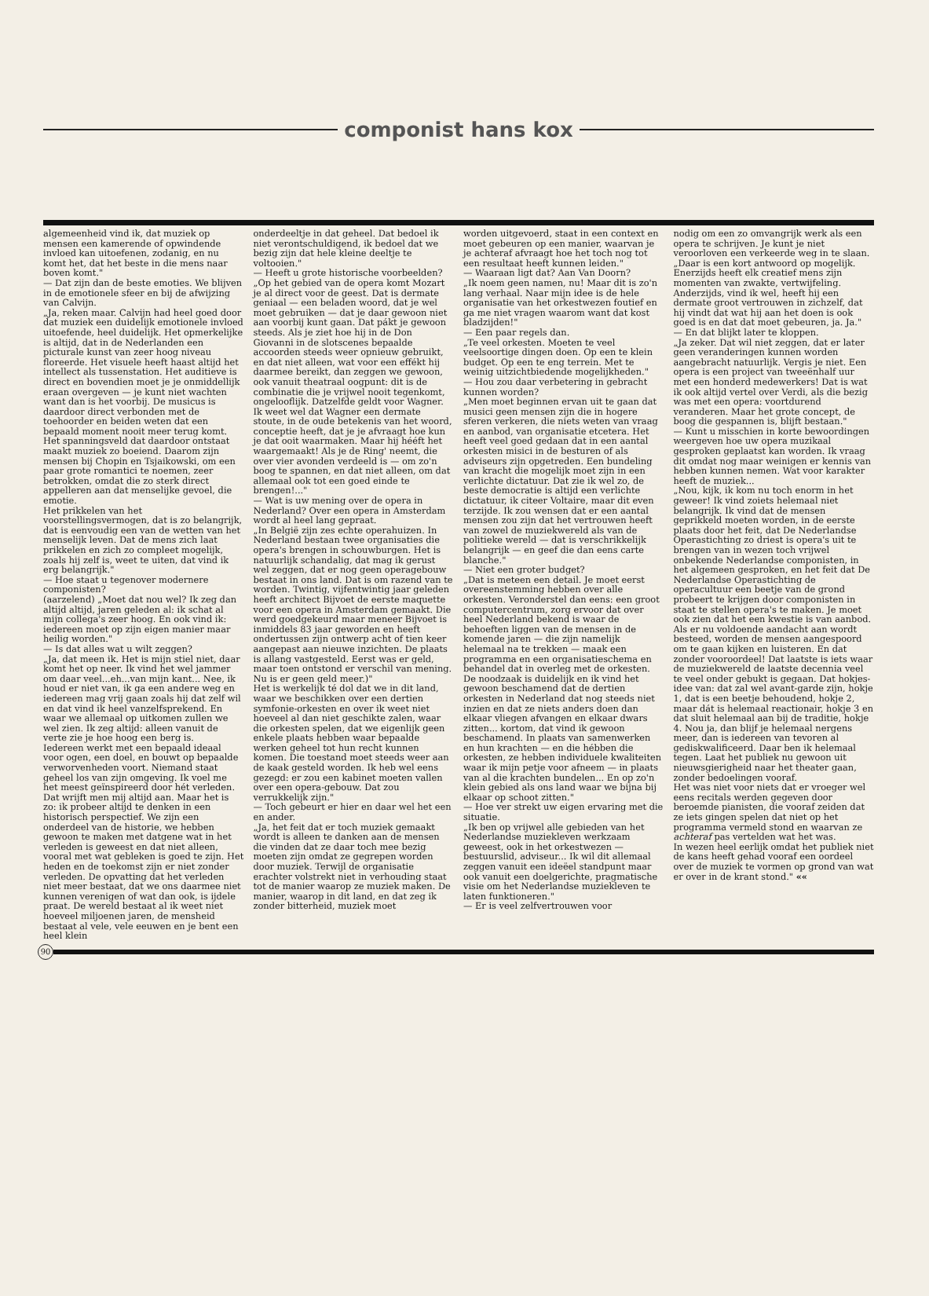componist hans kox
algemeenheid vind ik, dat muziek op mensen een kamerende of opwindende invloed kan uitoefenen, zodanig, en nu komt het, dat het beste in die mens naar boven komt."
— Dat zijn dan de beste emoties. We blijven in de emotionele sfeer en bij de afwijzing van Calvijn.
„Ja, reken maar. Calvijn had heel goed door dat muziek een duidelijk emotionele invloed uitoefende, heel duidelijk. Het opmerkelijke is altijd, dat in de Nederlanden een picturale kunst van zeer hoog niveau floreerde. Het visuele heeft haast altijd het intellect als tussenstation. Het auditieve is direct en bovendien moet je je onmiddellijk eraan overgeven — je kunt niet wachten want dan is het voorbij. De musicus is daardoor direct verbonden met de toehoorder en beiden weten dat een bepaald moment nooit meer terug komt. Het spanningsveld dat daardoor ontstaat maakt muziek zo boeiend. Daarom zijn mensen bij Chopin en Tsjaikowski, om een paar grote romantici te noemen, zeer betrokken, omdat die zo sterk direct appelleren aan dat menselijke gevoel, die emotie.
Het prikkelen van het voorstellingsvermogen, dat is zo belangrijk, dat is eenvoudig een van de wetten van het menselijk leven. Dat de mens zich laat prikkelen en zich zo compleet mogelijk, zoals hij zelf is, weet te uiten, dat vind ik erg belangrijk."
— Hoe staat u tegenover modernere componisten?
(aarzelend) „Moet dat nou wel? Ik zeg dan altijd altijd, jaren geleden al: ik schat al mijn collega's zeer hoog. En ook vind ik: iedereen moet op zijn eigen manier maar heilig worden."
— Is dat alles wat u wilt zeggen?
„Ja, dat meen ik. Het is mijn stiel niet, daar komt het op neer. Ik vind het wel jammer om daar veel...eh...van mijn kant... Nee, ik houd er niet van, ik ga een andere weg en iedereen mag vrij gaan zoals hij dat zelf wil en dat vind ik heel vanzelfsprekend. En waar we allemaal op uitkomen zullen we wel zien. Ik zeg altijd: alleen vanuit de verte zie je hoe hoog een berg is.
Iedereen werkt met een bepaald ideaal voor ogen, een doel, en bouwt op bepaalde verworvenheden voort. Niemand staat geheel los van zijn omgeving. Ik voel me het meest geïnspireerd door hét verleden. Dat wrijft men mij altijd aan. Maar het is zo: ik probeer altijd te denken in een historisch perspectief. We zijn een onderdeel van de historie, we hebben gewoon te maken met datgene wat in het verleden is geweest en dat niet alleen, vooral met wat gebleken is goed te zijn. Het heden en de toekomst zijn er niet zonder verleden. De opvatting dat het verleden niet meer bestaat, dat we ons daarmee niet kunnen verenigen of wat dan ook, is ijdele praat. De wereld bestaat al ik weet niet hoeveel miljoenen jaren, de mensheid bestaat al vele, vele eeuwen en je bent een heel klein
onderdeeltje in dat geheel. Dat bedoel ik niet verontschuldigend, ik bedoel dat we bezig zijn dat hele kleine deeltje te voltooien."
— Heeft u grote historische voorbeelden?
„Op het gebied van de opera komt Mozart je al direct voor de geest. Dat is dermate geniaal — een beladen woord, dat je wel moet gebruiken — dat je daar gewoon niet aan voorbij kunt gaan. Dat pákt je gewoon steeds. Als je ziet hoe hij in de Don Giovanni in de slotscenes bepaalde accoorden steeds weer opnieuw gebruikt, en dat niet alleen, wat voor een effékt hij daarmee bereikt, dan zeggen we gewoon, ook vanuit theatraal oogpunt: dit is de combinatie die je vrijwel nooit tegenkomt, ongelooflijk. Datzelfde geldt voor Wagner. Ik weet wel dat Wagner een dermate stoute, in de oude betekenis van het woord, conceptie heeft, dat je je afvraagt hoe kun je dat ooit waarmaken. Maar hij hééft het waargemaakt! Als je de Ring' neemt, die over vier avonden verdeeld is — om zo'n boog te spannen, en dat niet alleen, om dat allemaal ook tot een goed einde te brengen!..."
— Wat is uw mening over de opera in Nederland? Over een opera in Amsterdam wordt al heel lang gepraat.
„In België zijn zes echte operahuizen. In Nederland bestaan twee organisaties die opera's brengen in schouwburgen. Het is natuurlijk schandalig, dat mag ik gerust wel zeggen, dat er nog geen operagebouw bestaat in ons land. Dat is om razend van te worden. Twintig, vijfentwintig jaar geleden heeft architect Bijvoet de eerste maquette voor een opera in Amsterdam gemaakt. Die werd goedgekeurd maar meneer Bijvoet is inmiddels 83 jaar geworden en heeft ondertussen zijn ontwerp acht of tien keer aangepast aan nieuwe inzichten. De plaats is allang vastgesteld. Eerst was er geld, maar toen ontstond er verschil van mening. Nu is er geen geld meer.)"
Het is werkelijk té dol dat we in dit land, waar we beschikken over een dertien symfonie-orkesten en over ik weet niet hoeveel al dan niet geschikte zalen, waar die orkesten spelen, dat we eigenlijk geen enkele plaats hebben waar bepaalde werken geheel tot hun recht kunnen komen. Die toestand moet steeds weer aan de kaak gesteld worden. Ik heb wel eens gezegd: er zou een kabinet moeten vallen over een opera-gebouw. Dat zou verrukkelijk zijn."
— Toch gebeurt er hier en daar wel het een en ander.
„Ja, het feit dat er toch muziek gemaakt wordt is alleen te danken aan de mensen die vinden dat ze daar toch mee bezig moeten zijn omdat ze gegrepen worden door muziek. Terwijl de organisatie erachter volstrekt niet in verhouding staat tot de manier waarop ze muziek maken. De manier, waarop in dit land, en dat zeg ik zonder bitterheid, muziek moet
worden uitgevoerd, staat in een context en moet gebeuren op een manier, waarvan je je achteraf afvraagt hoe het toch nog tot een resultaat heeft kunnen leiden."
— Waaraan ligt dat? Aan Van Doorn?
„Ik noem geen namen, nu! Maar dit is zo'n lang verhaal. Naar mijn idee is de hele organisatie van het orkestwezen foutief en ga me niet vragen waarom want dat kost bladzijden!"
— Een paar regels dan.
„Te veel orkesten. Moeten te veel veelsoortige dingen doen. Op een te klein budget. Op een te eng terrein. Met te weinig uitzichtbiedende mogelijkheden."
— Hou zou daar verbetering in gebracht kunnen worden?
„Men moet beginnen ervan uit te gaan dat musici geen mensen zijn die in hogere sferen verkeren, die niets weten van vraag en aanbod, van organisatie etcetera. Het heeft veel goed gedaan dat in een aantal orkesten misici in de besturen of als adviseurs zijn opgetreden. Een bundeling van kracht die mogelijk moet zijn in een verlichte dictatuur. Dat zie ik wel zo, de beste democratie is altijd een verlichte dictatuur, ik citeer Voltaire, maar dit even terzijde. Ik zou wensen dat er een aantal mensen zou zijn dat het vertrouwen heeft van zowel de muziekwereld als van de politieke wereld — dat is verschrikkelijk belangrijk — en geef die dan eens carte blanche."
— Niet een groter budget?
„Dat is meteen een detail. Je moet eerst overeenstemming hebben over alle orkesten. Veronderstel dan eens: een groot computercentrum, zorg ervoor dat over heel Nederland bekend is waar de behoeften liggen van de mensen in de komende jaren — die zijn namelijk helemaal na te trekken — maak een programma en een organisatieschema en behandel dat in overleg met de orkesten.
De noodzaak is duidelijk en ik vind het gewoon beschamend dat de dertien orkesten in Nederland dat nog steeds niet inzien en dat ze niets anders doen dan elkaar vliegen afvangen en elkaar dwars zitten... kortom, dat vind ik gewoon beschamend. In plaats van samenwerken en hun krachten — en die hébben die orkesten, ze hebben individuele kwaliteiten waar ik mijn petje voor afneem — in plaats van al die krachten bundelen... En op zo'n klein gebied als ons land waar we bijna bij elkaar op schoot zitten."
— Hoe ver strekt uw eigen ervaring met die situatie.
„Ik ben op vrijwel alle gebieden van het Nederlandse muziekleven werkzaam geweest, ook in het orkestwezen — bestuurslid, adviseur... Ik wil dit allemaal zeggen vanuit een ideëel standpunt maar ook vanuit een doelgerichte, pragmatische visie om het Nederlandse muziekleven te laten funktioneren."
— Er is veel zelfvertrouwen voor
nodig om een zo omvangrijk werk als een opera te schrijven. Je kunt je niet veroorloven een verkeerde weg in te slaan.
„Daar is een kort antwoord op mogelijk. Enerzijds heeft elk creatief mens zijn momenten van zwakte, vertwijfeling. Anderzijds, vind ik wel, heeft hij een dermate groot vertrouwen in zichzelf, dat hij vindt dat wat hij aan het doen is ook goed is en dat dat moet gebeuren, ja. Ja."
— En dat blijkt later te kloppen.
„Ja zeker. Dat wil niet zeggen, dat er later geen veranderingen kunnen worden aangebracht natuurlijk. Vergis je niet. Een opera is een project van tweeënhalf uur met een honderd medewerkers! Dat is wat ik ook altijd vertel over Verdi, als die bezig was met een opera: voortdurend veranderen. Maar het grote concept, de boog die gespannen is, blijft bestaan."
— Kunt u misschien in korte bewoordingen weergeven hoe uw opera muzikaal gesproken geplaatst kan worden. Ik vraag dit omdat nog maar weinigen er kennis van hebben kunnen nemen. Wat voor karakter heeft de muziek...
„Nou, kijk, ik kom nu toch enorm in het geweer! Ik vind zoiets helemaal niet belangrijk. Ik vind dat de mensen geprikkeld moeten worden, in de eerste plaats door het feit, dat De Nederlandse Operastichting zo driest is opera's uit te brengen van in wezen toch vrijwel onbekende Nederlandse componisten, in het algemeen gesproken, en het feit dat De Nederlandse Operastichting de operacultuur een beetje van de grond probeert te krijgen door componisten in staat te stellen opera's te maken. Je moet ook zien dat het een kwestie is van aanbod. Als er nu voldoende aandacht aan wordt besteed, worden de mensen aangespoord om te gaan kijken en luisteren. En dat zonder vooroordeel! Dat laatste is iets waar de muziekwereld de laatste decennia veel te veel onder gebukt is gegaan. Dat hokjes-idee van: dat zal wel avant-garde zijn, hokje 1, dat is een beetje behoudend, hokje 2, maar dát is helemaal reactionair, hokje 3 en dat sluit helemaal aan bij de traditie, hokje 4. Nou ja, dan blijf je helemaal nergens meer, dan is iedereen van tevoren al gediskwalificeerd. Daar ben ik helemaal tegen. Laat het publiek nu gewoon uit nieuwsgierigheid naar het theater gaan, zonder bedoelingen vooraf.
Het was niet voor niets dat er vroeger wel eens recitals werden gegeven door beroemde pianisten, die vooraf zeiden dat ze iets gingen spelen dat niet op het programma vermeld stond en waarvan ze achteraf pas vertelden wat het was.
In wezen heel eerlijk omdat het publiek niet de kans heeft gehad vooraf een oordeel over de muziek te vormen op grond van wat er over in de krant stond." ««
90